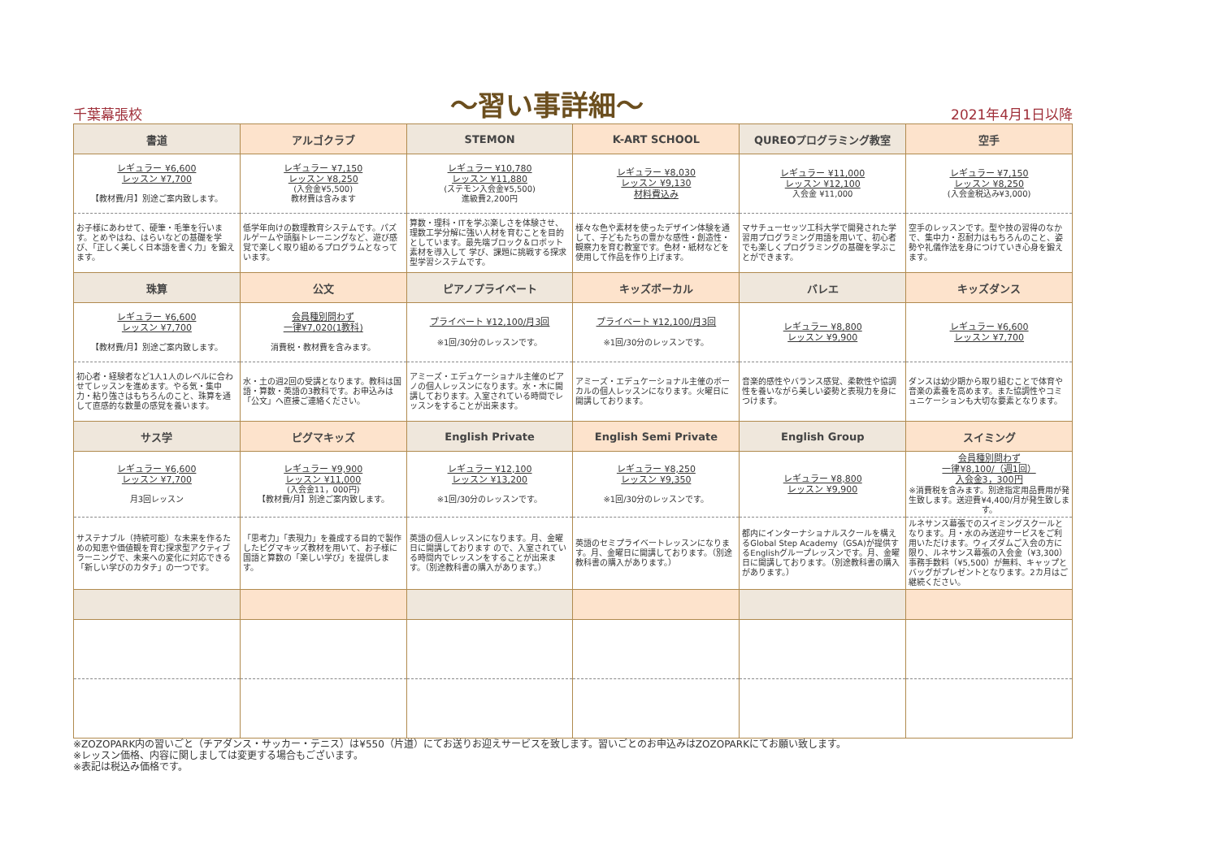千葉幕張校 ～習い事詳細～ 2021年4月1日以降
| 書道 | アルゴクラブ | STEMON | K-ART SCHOOL | QUREOプログラミング教室 | 空手 |
| --- | --- | --- | --- | --- | --- |
| レギュラー ¥6,600 レッスン ¥7,700 【教材費/月】別途ご案内致します。 | レギュラー ¥7,150 レッスン ¥8,250 (入会金¥5,500) 教材費は含みます | レギュラー ¥10,780 レッスン ¥11,880 (ステモン入会金¥5,500) 進級費2,200円 | レギュラー ¥8,030 レッスン ¥9,130 材料費込み | レギュラー ¥11,000 レッスン ¥12,100 入会金 ¥11,000 | レギュラー ¥7,150 レッスン ¥8,250 (入会金税込み¥3,000) |
| お子様にあわせて、硬筆・毛筆を行います。とめやはね、はらいなどの基礎を学び、「正しく美しく日本語を書く力」を鍛えます。 | 低学年向けの数理教育システムです。パズルゲームや頭脳トレーニングなど、遊び感覚で楽しく取り組めるプログラムとなっています。 | 算数・理科・ITを学ぶ楽しさを体験させ、理数工学分解に強い人材を育むことを目的としています。最先端ブロック＆ロボット素材を導入して 学び、課題に挑戦する探求型学習システムです。 | 様々な色や素材を使ったデザイン体験を通して、子どもたちの豊かな感性・創造性・観察力を育む教室です。色材・紙材などを使用して作品を作り上げます。 | マサチューセッツ工科大学で開発された学習用プログラミング用語を用いて、初心者でも楽しくプログラミングの基礎を学ぶことができます。 | 空手のレッスンです。型や技の習得のなかで、集中力・忍耐力はもちろんのこと、姿勢や礼儀作法を身につけていき心身を鍛えます。 |
| 珠算 | 公文 | ピアノプライベート | キッズボーカル | バレエ | キッズダンス |
| レギュラー ¥6,600 レッスン ¥7,700 【教材費/月】別途ご案内致します。 | 会員種別問わず 一律¥7,020(1教科) 消費税・教材費を含みます。 | プライベート ¥12,100/月3回 ※1回/30分のレッスンです。 | プライベート ¥12,100/月3回 ※1回/30分のレッスンです。 | レギュラー ¥8,800 レッスン ¥9,900 | レギュラー ¥6,600 レッスン ¥7,700 |
| 初心者・経験者など1人1人のレベルに合わせてレッスンを進めます。やる気・集中力・粘り強さはもちろんのこと、珠算を通して直感的な数量の感覚を養います。 | 水・土の週2回の受講となります。教科は国語・算数・英語の3教科です。お申込みは「公文」へ直接ご連絡ください。 | アミーズ・エデュケーショナル主催のピアノの個人レッスンになります。水・木に開講しております。入室されている時間でレッスンをすることが出来ます。 | アミーズ・エデュケーショナル主催のボーカルの個人レッスンになります。火曜日に開講しております。 | 音楽的感性やバランス感覚、柔軟性や協調性を養いながら美しい姿勢と表現力を身につけます。 | ダンスは幼少期から取り組むことで体育や音楽の素養を高めます。また協調性やコミュニケーションも大切な要素となります。 |
| サス学 | ピグマキッズ | English Private | English Semi Private | English Group | スイミング |
| レギュラー ¥6,600 レッスン ¥7,700 月3回レッスン | レギュラー ¥9,900 レッスン ¥11,000 (入会金11，000円) 【教材費/月】別途ご案内致します。 | レギュラー ¥12,100 レッスン ¥13,200 ※1回/30分のレッスンです。 | レギュラー ¥8,250 レッスン ¥9,350 ※1回/30分のレッスンです。 | レギュラー ¥8,800 レッスン ¥9,900 | 会員種別問わず 一律¥8,100/（週1回） 入会金3，300円 ※消費税を含みます。別途指定用品費用が発生致します。送迎費¥4,400/月が発生致します。 |
| サステナブル（持続可能）な未来を作るための知恵や価値観を育む探求型アクティブラーニングで、未来への変化に対応できる「新しい学びのカタチ」の一つです。 | 「思考力」「表現力」を養成する目的で製作したピグマキッズ教材を用いて、お子様に国語と算数の「楽しい学び」を提供します。 | 英語の個人レッスンになります。月、金曜日に開講しております ので、入室されている時間内でレッスンをすることが出来ます。（別途教科書の購入があります。） | 英語のセミプライベートレッスンになります。月、金曜日に開講しております。（別途教科書の購入があります。） | 都内にインターナショナルスクールを構えるGlobal Step Academy（GSA)が提供するEnglishグループレッスンです。月、金曜日に開講しております。（別途教科書の購入があります。） | ルネサンス幕張でのスイミングスクールとなります。月・水のみ送迎サービスをご利用いただけます。ウィズダムご入会の方に限り、ルネサンス幕張の入会金（¥3,300）事務手数料（¥5,500）が無料、キャップとバッグがプレゼントとなります。2カ月はご継続ください。 |
※ZOZOPARK内の習いごと（チアダンス・サッカー・テニス）は¥550（片道）にてお送りお迎えサービスを致します。習いごとのお申込みはZOZOPARKにてお願い致します。
※レッスン価格、内容に関しましては変更する場合もございます。
※表記は税込み価格です。